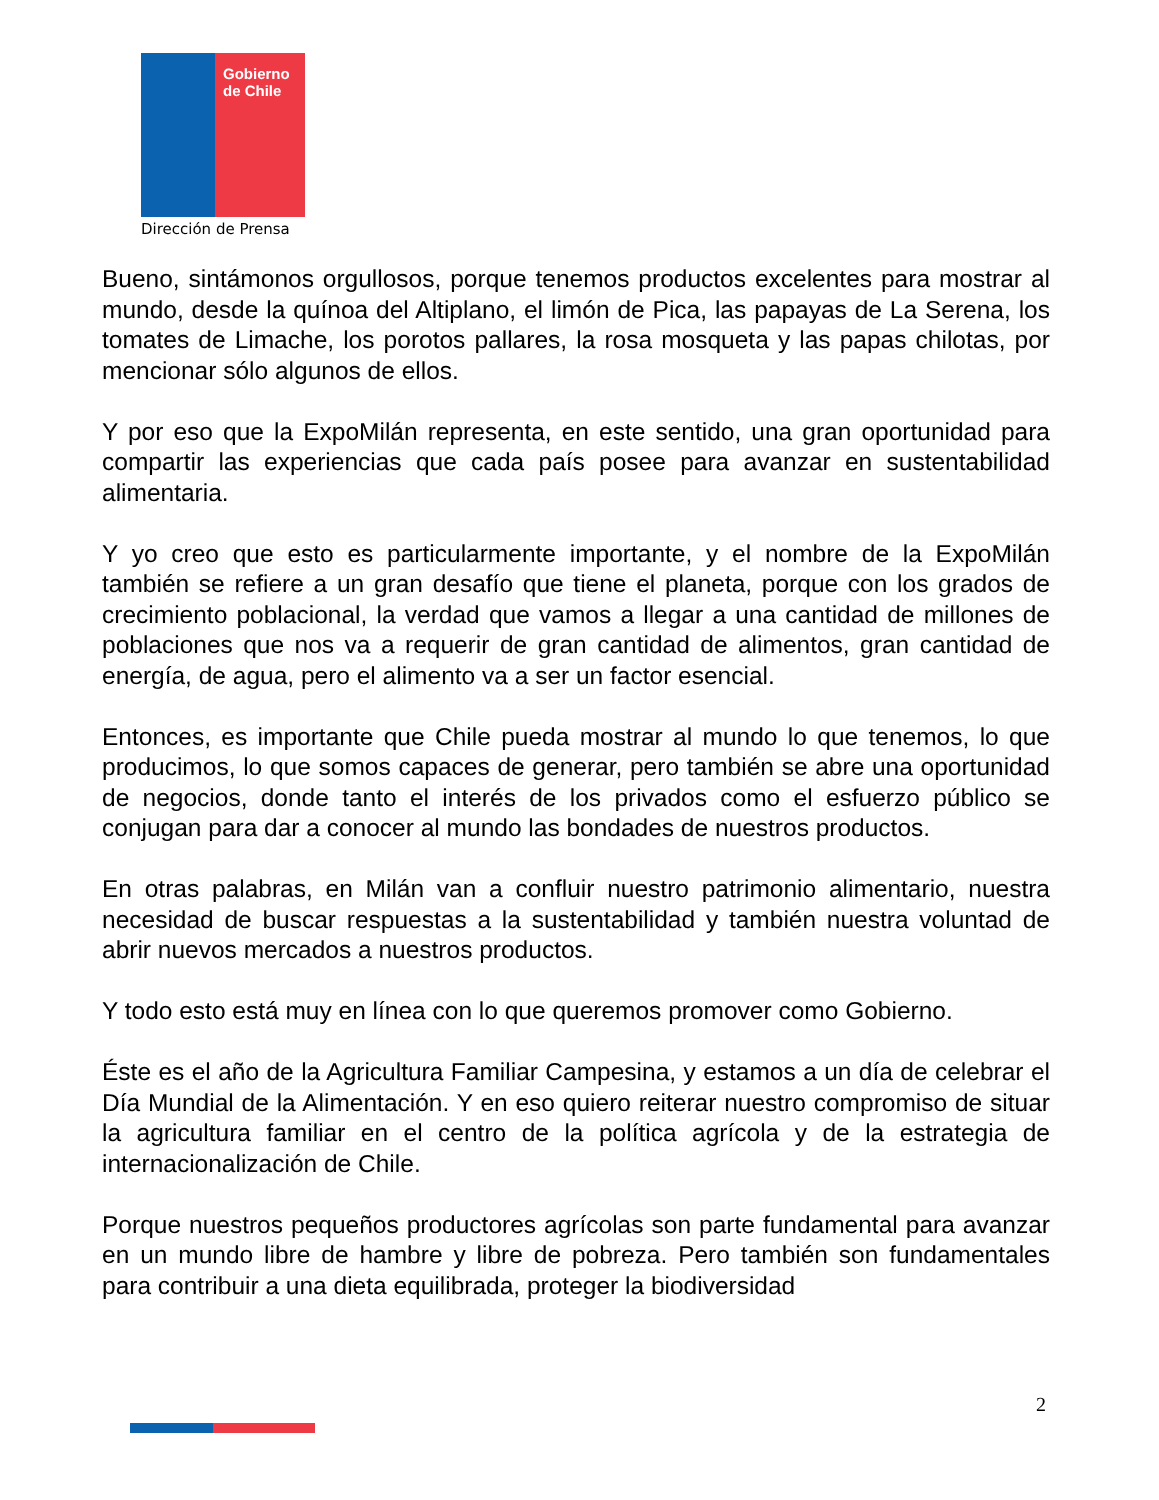Gobierno
de Chile
Dirección de Prensa
Bueno, sintámonos orgullosos, porque tenemos productos excelentes para mostrar al mundo, desde la quínoa del Altiplano, el limón de Pica, las papayas de La Serena, los tomates de Limache, los porotos pallares, la rosa mosqueta y las papas chilotas, por mencionar sólo algunos de ellos.
Y por eso que la ExpoMilán representa, en este sentido, una gran oportunidad para compartir las experiencias que cada país posee para avanzar en sustentabilidad alimentaria.
Y yo creo que esto es particularmente importante, y el nombre de la ExpoMilán también se refiere a un gran desafío que tiene el planeta, porque con los grados de crecimiento poblacional, la verdad que vamos a llegar a una cantidad de millones de poblaciones que nos va a requerir de gran cantidad de alimentos, gran cantidad de energía, de agua, pero el alimento va a ser un factor esencial.
Entonces, es importante que Chile pueda mostrar al mundo lo que tenemos, lo que producimos, lo que somos capaces de generar, pero también se abre una oportunidad de negocios, donde tanto el interés de los privados como el esfuerzo público se conjugan para dar a conocer al mundo las bondades de nuestros productos.
En otras palabras, en Milán van a confluir nuestro patrimonio alimentario, nuestra necesidad de buscar respuestas a la sustentabilidad y también nuestra voluntad de abrir nuevos mercados a nuestros productos.
Y todo esto está muy en línea con lo que queremos promover como Gobierno.
Éste es el año de la Agricultura Familiar Campesina, y estamos a un día de celebrar el Día Mundial de la Alimentación. Y en eso quiero reiterar nuestro compromiso de situar la agricultura familiar en el centro de la política agrícola y de la estrategia de internacionalización de Chile.
Porque nuestros pequeños productores agrícolas son parte fundamental para avanzar en un mundo libre de hambre y libre de pobreza. Pero también son fundamentales para contribuir a una dieta equilibrada, proteger la biodiversidad
2